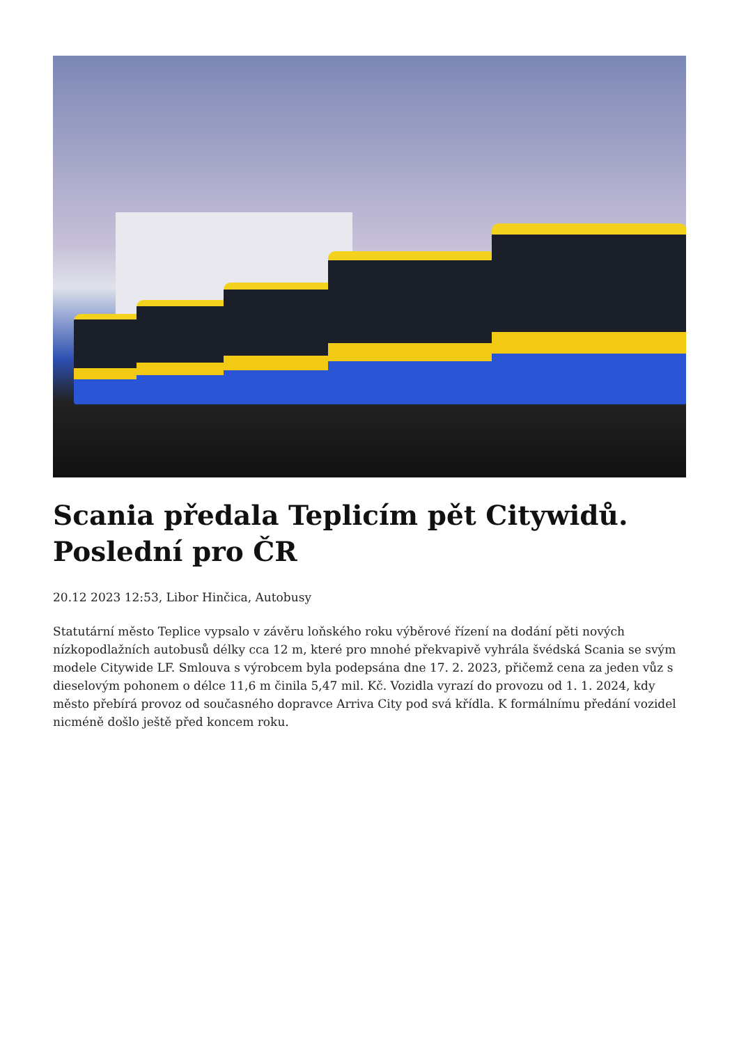Scania předala Teplicím pět Citywidů. Poslední pro ČR
20.12 2023 12:53, Libor Hinčica, Autobusy
Statutární město Teplice vypsalo v závěru loňského roku výběrové řízení na dodání pěti nových nízkopodlažních autobusů délky cca 12 m, které pro mnohé překvapivě vyhrála švédská Scania se svým modele Citywide LF. Smlouva s výrobcem byla podepsána dne 17. 2. 2023, přičemž cena za jeden vůz s dieselovým pohonem o délce 11,6 m činila 5,47 mil. Kč. Vozidla vyrazí do provozu od 1. 1. 2024, kdy město přebírá provoz od současného dopravce Arriva City pod svá křídla. K formálnímu předání vozidel nicméně došlo ještě před koncem roku.